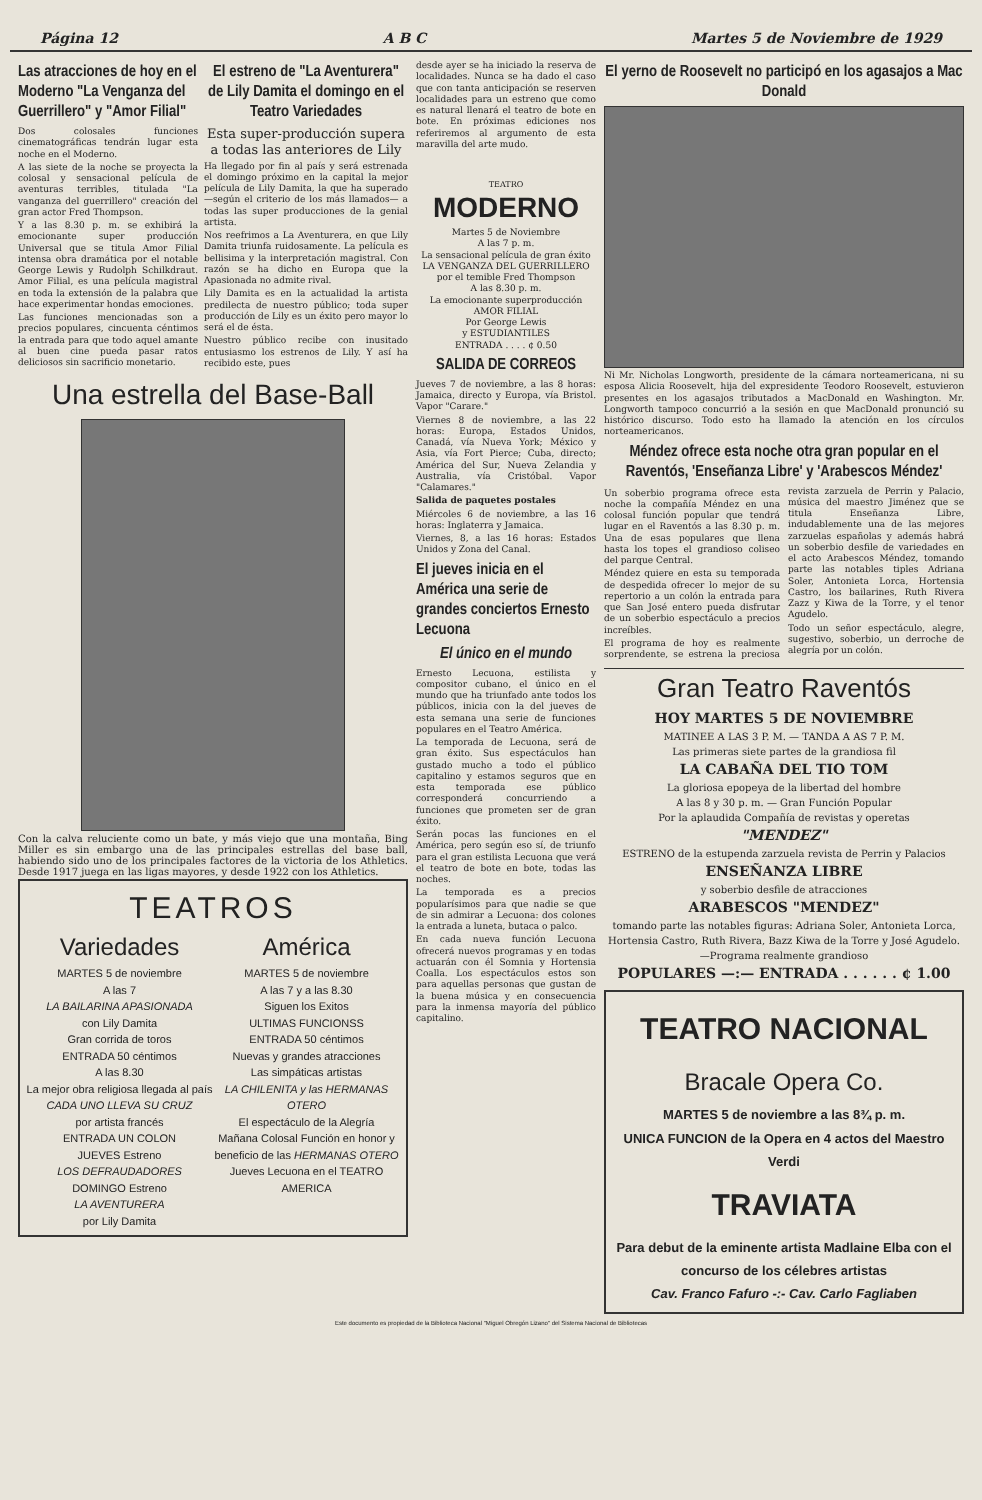Página 12 A B C Martes 5 de Noviembre de 1929
Las atracciones de hoy en el Moderno "La Venganza del Guerrillero" y "Amor Filial"
Dos colosales funciones cinematográficas tendrán lugar esta noche en el Moderno.
A las siete de la noche se proyecta la colosal y sensacional película de aventuras terribles, titulada "La vanganza del guerrillero" creación del gran actor Fred Thompson.
Y a las 8.30 p. m. se exhibirá la emocionante super producción Universal que se titula Amor Filial intensa obra dramática por el notable George Lewis y Rudolph Schilkdraut. Amor Filial, es una película magistral en toda la extensión de la palabra que hace experimentar hondas emociones.
Las funciones mencionadas son a precios populares, cincuenta céntimos la entrada para que todo aquel amante al buen cine pueda pasar ratos deliciosos sin sacrificio monetario.
El estreno de "La Aventurera" de Lily Damita el domingo en el Teatro Variedades
Esta super-producción supera a todas las anteriores de Lily
Ha llegado por fin al país y será estrenada el domingo próximo en la capital la mejor película de Lily Damita, la que ha superado —según el criterio de los más llamados— a todas las super producciones de la genial artista.
Nos reefrimos a La Aventurera, en que Lily Damita triunfa ruidosamente. La película es bellisima y la interpretación magistral. Con razón se ha dicho en Europa que la Apasionada no admite rival.
Lily Damita es en la actualidad la artista predilecta de nuestro público; toda super producción de Lily es un éxito pero mayor lo será el de ésta.
Nuestro público recibe con inusitado entusiasmo los estrenos de Lily. Y así ha recibido este, pues
Una estrella del Base-Ball
Con la calva reluciente como un bate, y más viejo que una montaña, Bing Miller es sin embargo una de las principales estrellas del base ball, habiendo sido uno de los principales factores de la victoria de los Athletics. Desde 1917 juega en las ligas mayores, y desde 1922 con los Athletics.
TEATROS
Variedades
MARTES 5 de noviembre
A las 7
LA BAILARINA APASIONADA
con Lily Damita
Gran corrida de toros
ENTRADA 50 céntimos
A las 8.30
La mejor obra religiosa llegada al país
CADA UNO LLEVA SU CRUZ
por artista francés
ENTRADA UN COLON
JUEVES Estreno
LOS DEFRAUDADORES
DOMINGO Estreno
LA AVENTURERA
por Lily Damita
América
MARTES 5 de noviembre
A las 7 y a las 8.30
Siguen los Exitos
ULTIMAS FUNCIONSS
ENTRADA 50 céntimos
Nuevas y grandes atracciones
Las simpáticas artistas
LA CHILENITA y las HERMANAS OTERO
El espectáculo de la Alegría
Mañana Colosal Función en honor y beneficio de las HERMANAS OTERO
Jueves Lecuona en el TEATRO AMERICA
desde ayer se ha iniciado la reserva de localidades. Nunca se ha dado el caso que con tanta anticipación se reserven localidades para un estreno que como es natural llenará el teatro de bote en bote. En próximas ediciones nos referiremos al argumento de esta maravilla del arte mudo.
TEATRO
MODERNO
Martes 5 de Noviembre
A las 7 p. m.
La sensacional película de gran éxito
LA VENGANZA DEL GUERRILLERO
por el temible Fred Thompson
A las 8.30 p. m.
La emocionante superproducción
AMOR FILIAL
Por George Lewis
y ESTUDIANTILES
ENTRADA . . . . ¢ 0.50
SALIDA DE CORREOS
Jueves 7 de noviembre, a las 8 horas: Jamaica, directo y Europa, vía Bristol. Vapor "Carare."
Viernes 8 de noviembre, a las 22 horas: Europa, Estados Unidos, Canadá, vía Nueva York; México y Asia, vía Fort Pierce; Cuba, directo; América del Sur, Nueva Zelandia y Australia, vía Cristóbal. Vapor "Calamares."
Salida de paquetes postales
Miércoles 6 de noviembre, a las 16 horas: Inglaterra y Jamaica.
Viernes, 8, a las 16 horas: Estados Unidos y Zona del Canal.
El jueves inicia en el América una serie de grandes conciertos Ernesto Lecuona
El único en el mundo
Ernesto Lecuona, estilista y compositor cubano, el único en el mundo que ha triunfado ante todos los públicos, inicia con la del jueves de esta semana una serie de funciones populares en el Teatro América.
La temporada de Lecuona, será de gran éxito. Sus espectáculos han gustado mucho a todo el público capitalino y estamos seguros que en esta temporada ese público corresponderá concurriendo a funciones que prometen ser de gran éxito.
Serán pocas las funciones en el América, pero según eso sí, de triunfo para el gran estilista Lecuona que verá el teatro de bote en bote, todas las noches.
La temporada es a precios popularísimos para que nadie se que de sin admirar a Lecuona: dos colones la entrada a luneta, butaca o palco.
En cada nueva función Lecuona ofrecerá nuevos programas y en todas actuarán con él Somnia y Hortensia Coalla. Los espectáculos estos son para aquellas personas que gustan de la buena música y en consecuencia para la inmensa mayoría del público capitalino.
El yerno de Roosevelt no participó en los agasajos a Mac Donald
Ni Mr. Nicholas Longworth, presidente de la cámara norteamericana, ni su esposa Alicia Roosevelt, hija del expresidente Teodoro Roosevelt, estuvieron presentes en los agasajos tributados a MacDonald en Washington. Mr. Longworth tampoco concurrió a la sesión en que MacDonald pronunció su histórico discurso. Todo esto ha llamado la atención en los círculos norteamericanos.
Méndez ofrece esta noche otra gran popular en el Raventós, 'Enseñanza Libre' y 'Arabescos Méndez'
Un soberbio programa ofrece esta noche la compañía Méndez en una colosal función popular que tendrá lugar en el Raventós a las 8.30 p. m. Una de esas populares que llena hasta los topes el grandioso coliseo del parque Central.
Méndez quiere en esta su temporada de despedida ofrecer lo mejor de su repertorio a un colón la entrada para que San José entero pueda disfrutar de un soberbio espectáculo a precios increíbles.
El programa de hoy es realmente sorprendente, se estrena la preciosa revista zarzuela de Perrin y Palacio, música del maestro Jiménez que se titula Enseñanza Libre, indudablemente una de las mejores zarzuelas españolas y además habrá un soberbio desfile de variedades en el acto Arabescos Méndez, tomando parte las notables tiples Adriana Soler, Antonieta Lorca, Hortensia Castro, los bailarines, Ruth Rivera Zazz y Kiwa de la Torre, y el tenor Agudelo.
Todo un señor espectáculo, alegre, sugestivo, soberbio, un derroche de alegría por un colón.
Gran Teatro Raventós
HOY MARTES 5 DE NOVIEMBRE
MATINEE A LAS 3 P. M. — TANDA A AS 7 P. M.
Las primeras siete partes de la grandiosa fil
LA CABAÑA DEL TIO TOM
La gloriosa epopeya de la libertad del hombre
A las 8 y 30 p. m. — Gran Función Popular
Por la aplaudida Compañía de revistas y operetas
"MENDEZ"
ESTRENO de la estupenda zarzuela revista de Perrin y Palacios
ENSEÑANZA LIBRE
y soberbio desfile de atracciones
ARABESCOS "MENDEZ"
tomando parte las notables figuras: Adriana Soler, Antonieta Lorca, Hortensia Castro, Ruth Rivera, Bazz Kiwa de la Torre y José Agudelo.—Programa realmente grandioso
POPULARES —:— ENTRADA . . . . . . ¢ 1.00
TEATRO NACIONAL
Bracale Opera Co.
MARTES 5 de noviembre a las 8¾ p. m.
UNICA FUNCION de la Opera en 4 actos del Maestro Verdi
TRAVIATA
Para debut de la eminente artista Madlaine Elba con el concurso de los célebres artistas
Cav. Franco Fafuro -:- Cav. Carlo Fagliaben
Este documento es propiedad de la Biblioteca Nacional "Miguel Obregón Lizano" del Sistema Nacional de Bibliotecas